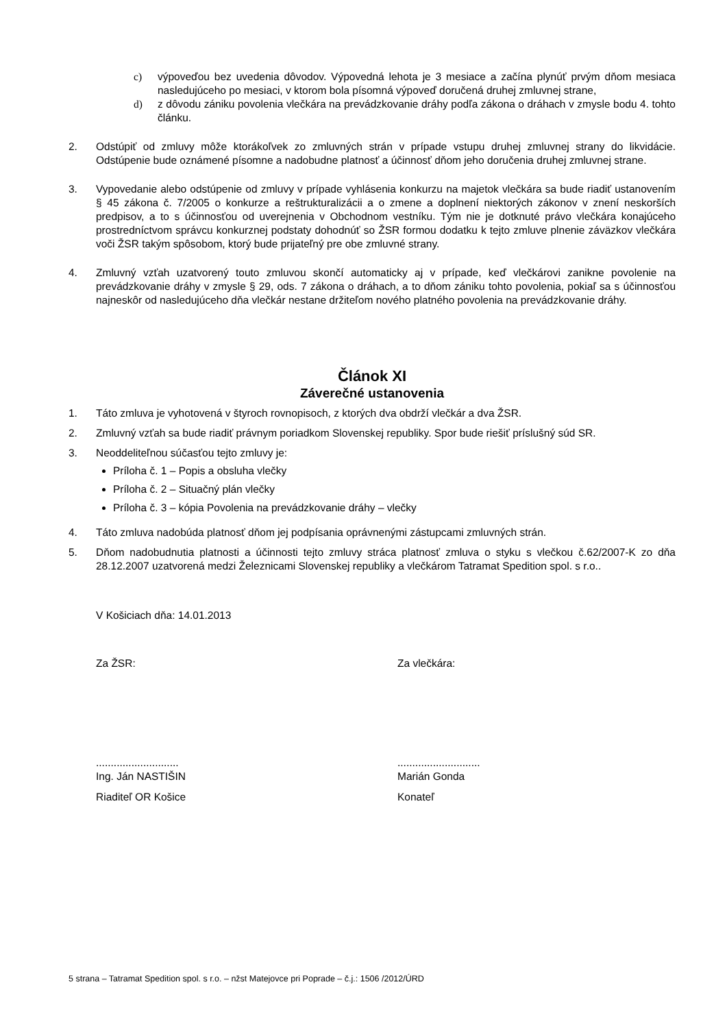c) výpoveďou bez uvedenia dôvodov. Výpovedná lehota je 3 mesiace a začína plynúť prvým dňom mesiaca nasledujúceho po mesiaci, v ktorom bola písomná výpoveď doručená druhej zmluvnej strane,
d) z dôvodu zániku povolenia vlečkára na prevádzkovanie dráhy podľa zákona o dráhach v zmysle bodu 4. tohto článku.
2. Odstúpiť od zmluvy môže ktorákoľvek zo zmluvných strán v prípade vstupu druhej zmluvnej strany do likvidácie. Odstúpenie bude oznámené písomne a nadobudne platnosť a účinnosť dňom jeho doručenia druhej zmluvnej strane.
3. Vypovedanie alebo odstúpenie od zmluvy v prípade vyhlásenia konkurzu na majetok vlečkára sa bude riadiť ustanovením § 45 zákona č. 7/2005 o konkurze a reštrukturalizácii a o zmene a doplnení niektorých zákonov v znení neskorších predpisov, a to s účinnosťou od uverejnenia v Obchodnom vestníku. Tým nie je dotknuté právo vlečkára konajúceho prostredníctvom správcu konkurznej podstaty dohodnúť so ŽSR formou dodatku k tejto zmluve plnenie záväzkov vlečkára voči ŽSR takým spôsobom, ktorý bude prijateľný pre obe zmluvné strany.
4. Zmluvný vzťah uzatvorený touto zmluvou skončí automaticky aj v prípade, keď vlečkárovi zanikne povolenie na prevádzkovanie dráhy v zmysle § 29, ods. 7 zákona o dráhach, a to dňom zániku tohto povolenia, pokiaľ sa s účinnosťou najneskôr od nasledujúceho dňa vlečkár nestane držiteľom nového platného povolenia na prevádzkovanie dráhy.
Článok XI
Záverečné ustanovenia
1. Táto zmluva je vyhotovená v štyroch rovnopisoch, z ktorých dva obdrží vlečkár a dva ŽSR.
2. Zmluvný vzťah sa bude riadiť právnym poriadkom Slovenskej republiky. Spor bude riešiť príslušný súd SR.
3. Neoddeliteľnou súčasťou tejto zmluvy je:
Príloha č. 1 – Popis a obsluha vlečky
Príloha č. 2 – Situačný plán vlečky
Príloha č. 3 – kópia Povolenia na prevádzkovanie dráhy – vlečky
4. Táto zmluva nadobúda platnosť dňom jej podpísania oprávnenými zástupcami zmluvných strán.
5. Dňom nadobudnutia platnosti a účinnosti tejto zmluvy stráca platnosť zmluva o styku s vlečkou č.62/2007-K zo dňa 28.12.2007 uzatvorená medzi Železnicami Slovenskej republiky a vlečkárom Tatramat Spedition spol. s r.o..
V Košiciach dňa: 14.01.2013
Za ŽSR: Za vlečkára:
............................
Ing. Ján NASTIŠIN
............................
Marián Gonda
Riaditeľ OR Košice Konateľ
5 strana – Tatramat Spedition spol. s r.o. – nžst Matejovce pri Poprade – č.j.: 1506 /2012/ÚRD